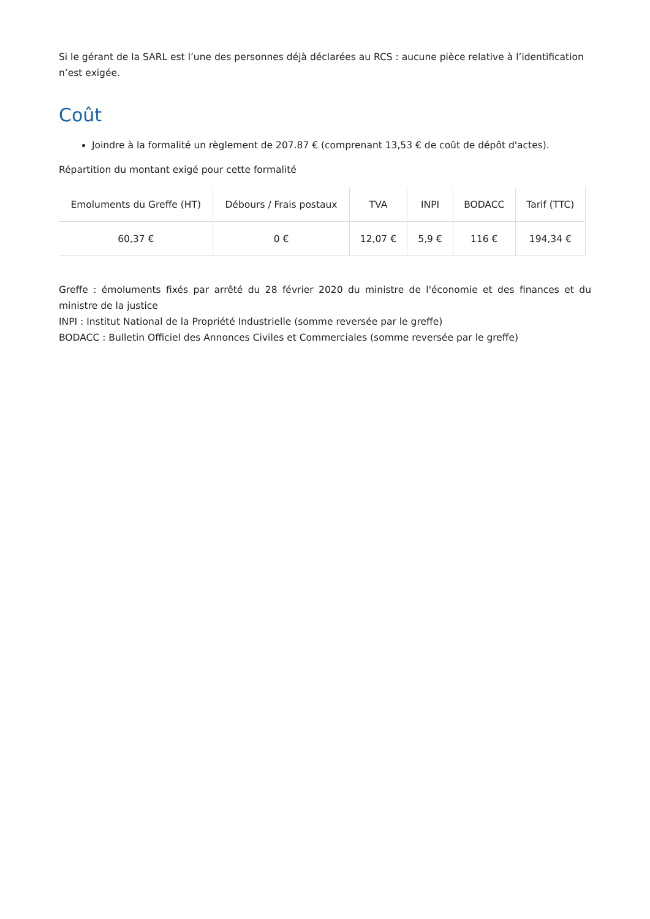Si le gérant de la SARL est l’une des personnes déjà déclarées au RCS : aucune pièce relative à l’identification n’est exigée.
Coût
Joindre à la formalité un règlement de 207.87 € (comprenant 13,53 € de coût de dépôt d'actes).
Répartition du montant exigé pour cette formalité
| Emoluments du Greffe (HT) | Débours / Frais postaux | TVA | INPI | BODACC | Tarif (TTC) |
| --- | --- | --- | --- | --- | --- |
| 60,37 € | 0 € | 12,07 € | 5,9 € | 116 € | 194,34 € |
Greffe : émoluments fixés par arrêté du 28 février 2020 du ministre de l'économie et des finances et du ministre de la justice
INPI : Institut National de la Propriété Industrielle (somme reversée par le greffe)
BODACC : Bulletin Officiel des Annonces Civiles et Commerciales (somme reversée par le greffe)